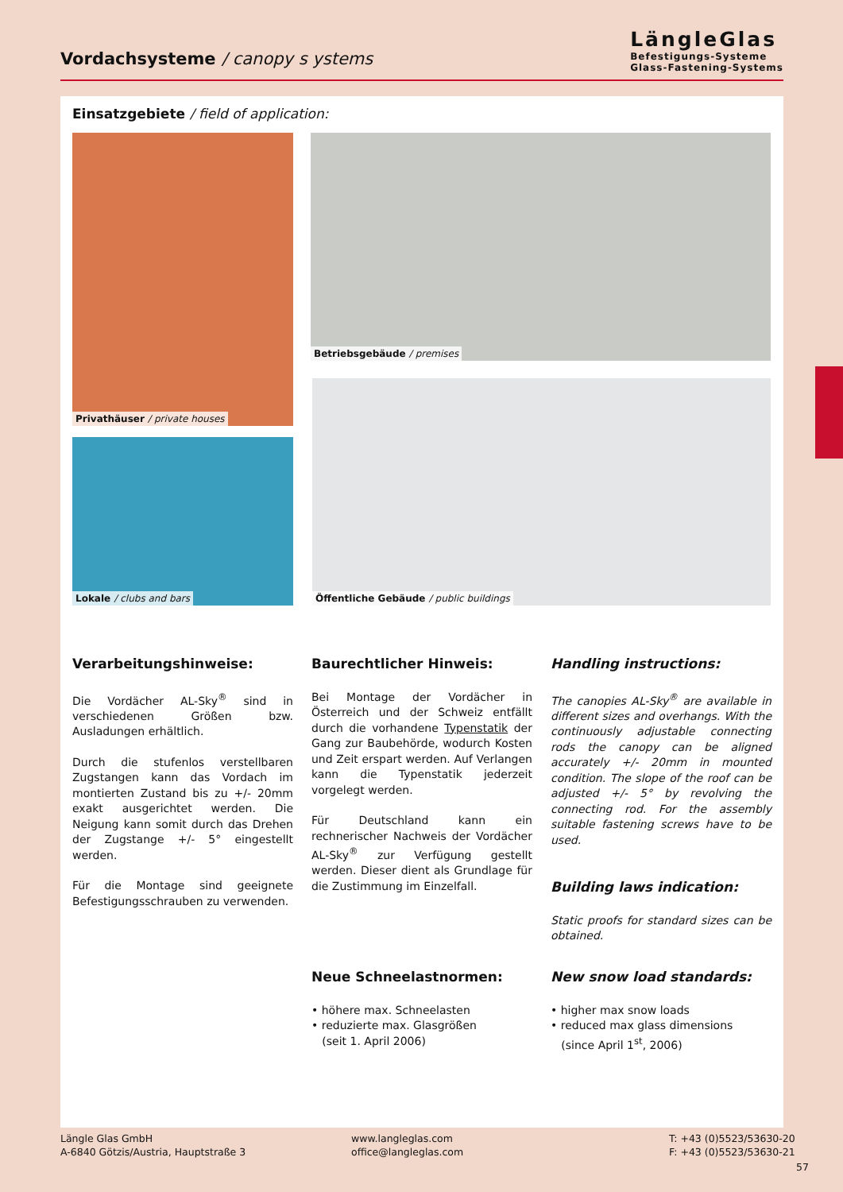Vordachsysteme / canopy s ystems
LängleGlas
Befestigungs-Systeme
Glass-Fastening-Systems
Einsatzgebiete / field of application:
Privathäuser / private houses
Betriebsgebäude / premises
Lokale / clubs and bars
Öffentliche Gebäude / public buildings
Verarbeitungshinweise:
Die Vordächer AL-Sky<sup>®</sup> sind in verschiedenen Größen bzw. Ausladungen erhältlich.
Durch die stufenlos verstellbaren Zugstangen kann das Vordach im montierten Zustand bis zu +/- 20mm exakt ausgerichtet werden. Die Neigung kann somit durch das Drehen der Zugstange +/- 5° eingestellt werden.
Für die Montage sind geeignete Befestigungsschrauben zu verwenden.
Baurechtlicher Hinweis:
Bei Montage der Vordächer in Österreich und der Schweiz entfällt durch die vorhandene Typenstatik der Gang zur Baubehörde, wodurch Kosten und Zeit erspart werden. Auf Verlangen kann die Typenstatik jederzeit vorgelegt werden.
Für Deutschland kann ein rechnerischer Nachweis der Vordächer AL-Sky<sup>®</sup> zur Verfügung gestellt werden. Dieser dient als Grundlage für die Zustimmung im Einzelfall.
Handling instructions:
The canopies AL-Sky<sup>®</sup> are available in different sizes and overhangs. With the continuously adjustable connecting rods the canopy can be aligned accurately +/- 20mm in mounted condition. The slope of the roof can be adjusted +/- 5° by revolving the connecting rod. For the assembly suitable fastening screws have to be used.
Building laws indication:
Static proofs for standard sizes can be obtained.
Neue Schneelastnormen:
• höhere max. Schneelasten
• reduzierte max. Glasgrößen
(seit 1. April 2006)
New snow load standards:
• higher max snow loads
• reduced max glass dimensions
(since April 1<sup>st</sup>, 2006)
Längle Glas GmbH
A-6840 Götzis/Austria, Hauptstraße 3
www.langleglas.com
office@langleglas.com
T: +43 (0)5523/53630-20
F: +43 (0)5523/53630-21
57